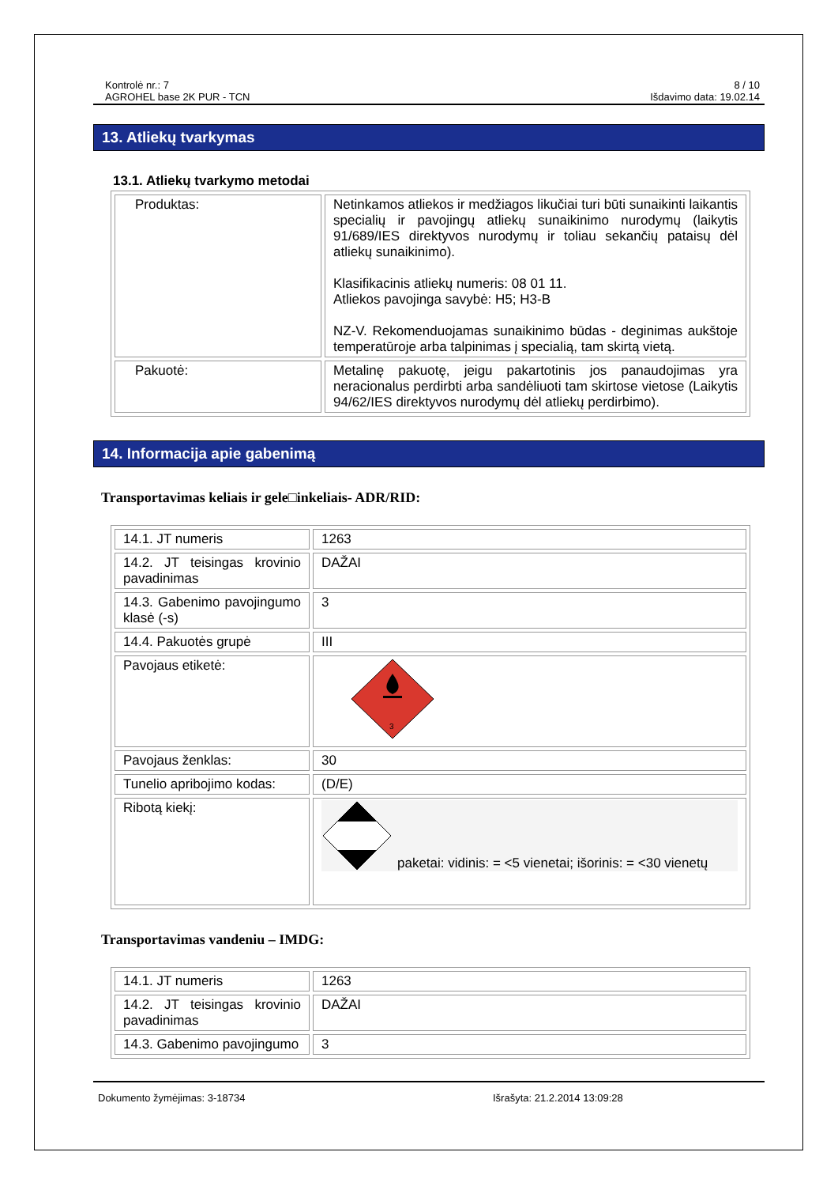Kontrolė nr.: 7
AGROHEL base 2K PUR - TCN
8 / 10
Išdavimo data: 19.02.14
13. Atliekų tvarkymas
13.1. Atliekų tvarkymo metodai
| Produktas: | Netinkamos atliekos ir medžiagos likučiai turi būti sunaikinti laikantis specialių ir pavojingų atliekų sunaikinimo nurodymų (laikytis 91/689/IES direktyvos nurodymų ir toliau sekančių pataisų dėl atliekų sunaikinimo). Klasifikacinis atliekų numeris: 08 01 11. Atliekos pavojinga savybė: H5; H3-B NZ-V. Rekomenduojamas sunaikinimo būdas - deginimas aukštoje temperatūroje arba talpinimas į specialią, tam skirtą vietą. |
| Pakuotė: | Metalinę pakuotę, jeigu pakartotinis jos panaudojimas yra neracionalus perdirbti arba sandėliuoti tam skirtose vietose (Laikytis 94/62/IES direktyvos nurodymų dėl atliekų perdirbimo). |
14. Informacija apie gabenimą
Transportavimas keliais ir gele□inkeliais- ADR/RID:
| 14.1. JT numeris | 1263 |
| 14.2. JT teisingas krovinio pavadinimas | DAŽAI |
| 14.3. Gabenimo pavojingumo klasė (-s) | 3 |
| 14.4. Pakuotės grupė | III |
| Pavojaus etiketė: | 3 |
| Pavojaus ženklas: | 30 |
| Tunelio apribojimo kodas: | (D/E) |
| Ribotą kiekį: | paketai: vidinis: = <5 vienetai; išorinis: = <30 vienetų |
Transportavimas vandeniu – IMDG:
| 14.1. JT numeris | 1263 |
| 14.2. JT teisingas krovinio pavadinimas | DAŽAI |
| 14.3. Gabenimo pavojingumo | 3 |
Dokumento žymėjimas: 3-18734 Išrašyta: 21.2.2014 13:09:28